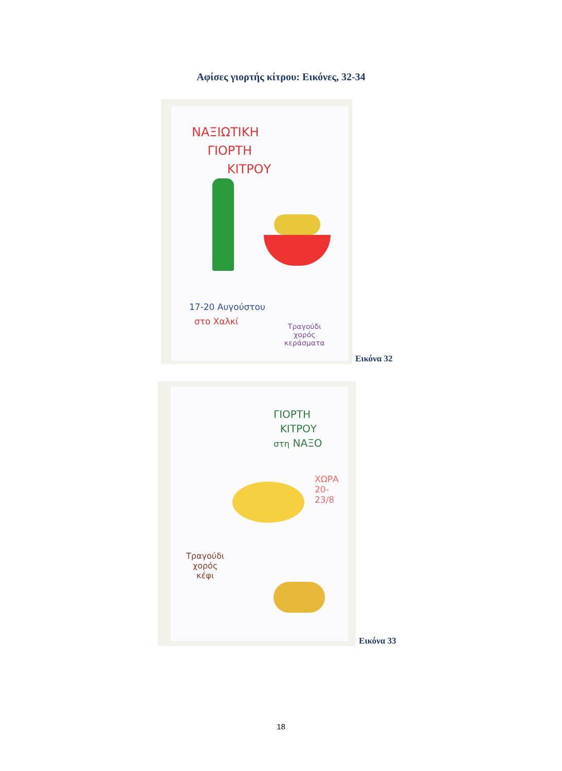Αφίσες γιορτής κίτρου: Εικόνες, 32-34
ΝΑΞΙΩΤΙΚΗ
ΓΙΟΡΤΗ
ΚΙΤΡΟΥ
17-20 Αυγούστου
στο Χαλκί
Τραγούδι
χορός
κεράσματα
Εικόνα 32
ΓΙΟΡΤΗ
ΚΙΤΡΟΥ
στη ΝΑΞΟ
ΧΩΡΑ
20-23/8
Τραγούδι
χορός
κέφι
Εικόνα 33
18